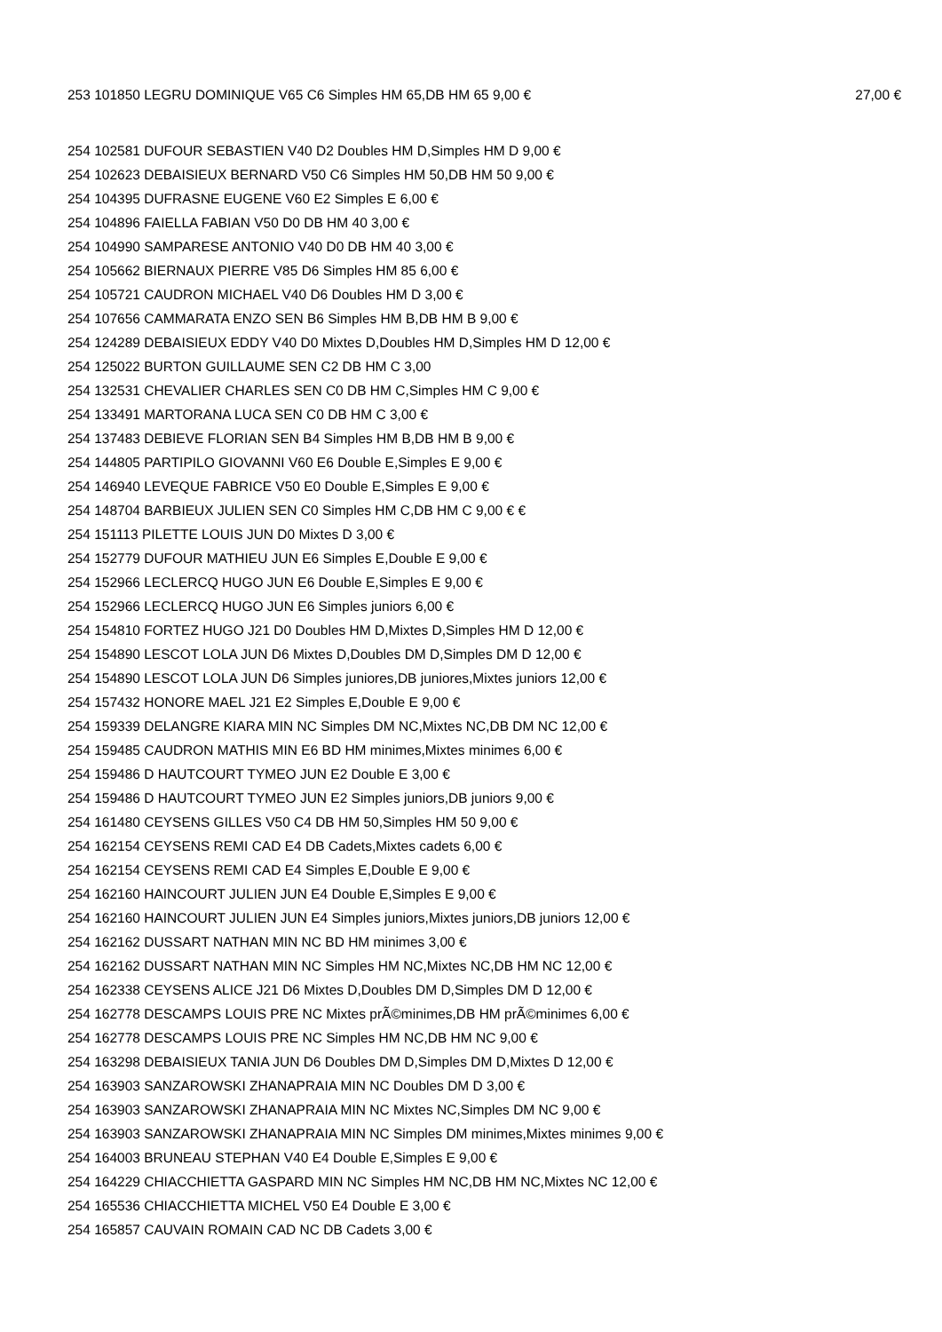253 101850 LEGRU DOMINIQUE V65 C6 Simples HM 65,DB HM 65 9,00 € 27,00 €
254 102581 DUFOUR SEBASTIEN V40 D2 Doubles HM D,Simples HM D 9,00 €
254 102623 DEBAISIEUX BERNARD V50 C6 Simples HM 50,DB HM 50 9,00 €
254 104395 DUFRASNE EUGENE V60 E2 Simples E 6,00 €
254 104896 FAIELLA FABIAN V50 D0 DB HM 40 3,00 €
254 104990 SAMPARESE ANTONIO V40 D0 DB HM 40 3,00 €
254 105662 BIERNAUX PIERRE V85 D6 Simples HM 85 6,00 €
254 105721 CAUDRON MICHAEL V40 D6 Doubles HM D 3,00 €
254 107656 CAMMARATA ENZO SEN B6 Simples HM B,DB HM B 9,00 €
254 124289 DEBAISIEUX EDDY V40 D0 Mixtes D,Doubles HM D,Simples HM D 12,00 €
254 125022 BURTON GUILLAUME SEN C2 DB HM C 3,00
254 132531 CHEVALIER CHARLES SEN C0 DB HM C,Simples HM C 9,00 €
254 133491 MARTORANA LUCA SEN C0 DB HM C 3,00 €
254 137483 DEBIEVE FLORIAN SEN B4 Simples HM B,DB HM B 9,00 €
254 144805 PARTIPILO GIOVANNI V60 E6 Double E,Simples E 9,00 €
254 146940 LEVEQUE FABRICE V50 E0 Double E,Simples E 9,00 €
254 148704 BARBIEUX JULIEN SEN C0 Simples HM C,DB HM C 9,00 € €
254 151113 PILETTE LOUIS JUN D0 Mixtes D 3,00 €
254 152779 DUFOUR MATHIEU JUN E6 Simples E,Double E 9,00 €
254 152966 LECLERCQ HUGO JUN E6 Double E,Simples E 9,00 €
254 152966 LECLERCQ HUGO JUN E6 Simples juniors 6,00 €
254 154810 FORTEZ HUGO J21 D0 Doubles HM D,Mixtes D,Simples HM D 12,00 €
254 154890 LESCOT LOLA JUN D6 Mixtes D,Doubles DM D,Simples DM D 12,00 €
254 154890 LESCOT LOLA JUN D6 Simples juniores,DB juniores,Mixtes juniors 12,00 €
254 157432 HONORE MAEL J21 E2 Simples E,Double E 9,00 €
254 159339 DELANGRE KIARA MIN NC Simples DM NC,Mixtes NC,DB DM NC 12,00 €
254 159485 CAUDRON MATHIS MIN E6 BD HM minimes,Mixtes minimes 6,00 €
254 159486 D HAUTCOURT TYMEO JUN E2 Double E 3,00 €
254 159486 D HAUTCOURT TYMEO JUN E2 Simples juniors,DB juniors 9,00 €
254 161480 CEYSENS GILLES V50 C4 DB HM 50,Simples HM 50 9,00 €
254 162154 CEYSENS REMI CAD E4 DB Cadets,Mixtes cadets 6,00 €
254 162154 CEYSENS REMI CAD E4 Simples E,Double E 9,00 €
254 162160 HAINCOURT JULIEN JUN E4 Double E,Simples E 9,00 €
254 162160 HAINCOURT JULIEN JUN E4 Simples juniors,Mixtes juniors,DB juniors 12,00 €
254 162162 DUSSART NATHAN MIN NC BD HM minimes 3,00 €
254 162162 DUSSART NATHAN MIN NC Simples HM NC,Mixtes NC,DB HM NC 12,00 €
254 162338 CEYSENS ALICE J21 D6 Mixtes D,Doubles DM D,Simples DM D 12,00 €
254 162778 DESCAMPS LOUIS PRE NC Mixtes prÃ©minimes,DB HM prÃ©minimes 6,00 €
254 162778 DESCAMPS LOUIS PRE NC Simples HM NC,DB HM NC 9,00 €
254 163298 DEBAISIEUX TANIA JUN D6 Doubles DM D,Simples DM D,Mixtes D 12,00 €
254 163903 SANZAROWSKI ZHANAPRAIA MIN NC Doubles DM D 3,00 €
254 163903 SANZAROWSKI ZHANAPRAIA MIN NC Mixtes NC,Simples DM NC 9,00 €
254 163903 SANZAROWSKI ZHANAPRAIA MIN NC Simples DM minimes,Mixtes minimes 9,00 €
254 164003 BRUNEAU STEPHAN V40 E4 Double E,Simples E 9,00 €
254 164229 CHIACCHIETTA GASPARD MIN NC Simples HM NC,DB HM NC,Mixtes NC 12,00 €
254 165536 CHIACCHIETTA MICHEL V50 E4 Double E 3,00 €
254 165857 CAUVAIN ROMAIN CAD NC DB Cadets 3,00 €